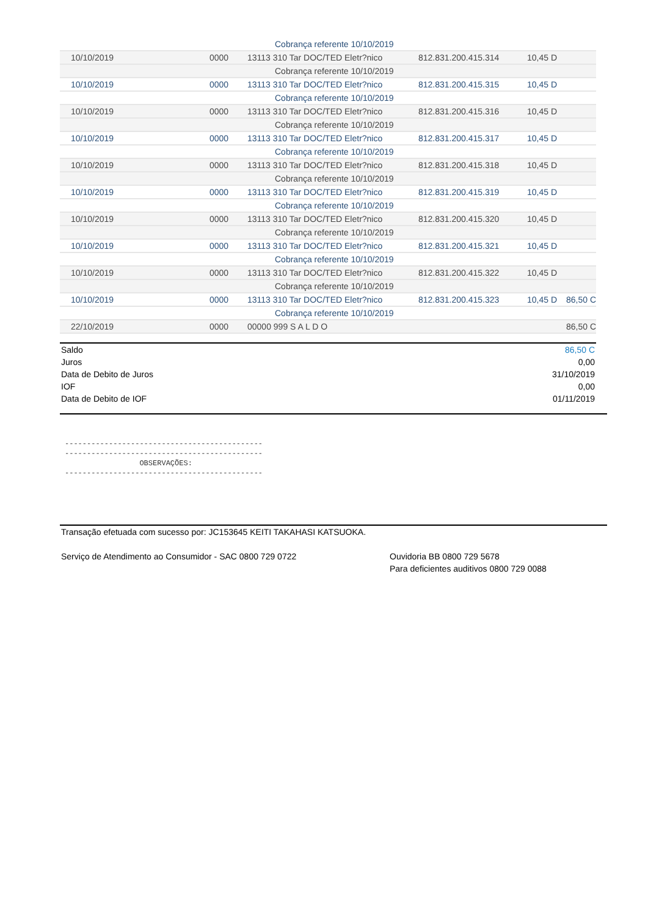| | | Cobrança referente 10/10/2019 | | | |
| 10/10/2019 | 0000 | 13113 310 Tar DOC/TED Eletr?nico | 812.831.200.415.314 | 10,45 D | |
| | | Cobrança referente 10/10/2019 | | | |
| 10/10/2019 | 0000 | 13113 310 Tar DOC/TED Eletr?nico | 812.831.200.415.315 | 10,45 D | |
| | | Cobrança referente 10/10/2019 | | | |
| 10/10/2019 | 0000 | 13113 310 Tar DOC/TED Eletr?nico | 812.831.200.415.316 | 10,45 D | |
| | | Cobrança referente 10/10/2019 | | | |
| 10/10/2019 | 0000 | 13113 310 Tar DOC/TED Eletr?nico | 812.831.200.415.317 | 10,45 D | |
| | | Cobrança referente 10/10/2019 | | | |
| 10/10/2019 | 0000 | 13113 310 Tar DOC/TED Eletr?nico | 812.831.200.415.318 | 10,45 D | |
| | | Cobrança referente 10/10/2019 | | | |
| 10/10/2019 | 0000 | 13113 310 Tar DOC/TED Eletr?nico | 812.831.200.415.319 | 10,45 D | |
| | | Cobrança referente 10/10/2019 | | | |
| 10/10/2019 | 0000 | 13113 310 Tar DOC/TED Eletr?nico | 812.831.200.415.320 | 10,45 D | |
| | | Cobrança referente 10/10/2019 | | | |
| 10/10/2019 | 0000 | 13113 310 Tar DOC/TED Eletr?nico | 812.831.200.415.321 | 10,45 D | |
| | | Cobrança referente 10/10/2019 | | | |
| 10/10/2019 | 0000 | 13113 310 Tar DOC/TED Eletr?nico | 812.831.200.415.322 | 10,45 D | |
| | | Cobrança referente 10/10/2019 | | | |
| 10/10/2019 | 0000 | 13113 310 Tar DOC/TED Eletr?nico | 812.831.200.415.323 | 10,45 D | 86,50 C |
| | | Cobrança referente 10/10/2019 | | | |
| 22/10/2019 | 0000 | 00000 999 S A L D O | | | 86,50 C |
| Saldo | 86,50 C |
| Juros | 0,00 |
| Data de Debito de Juros | 31/10/2019 |
| IOF | 0,00 |
| Data de Debito de IOF | 01/11/2019 |
---------------------------------------------
---------------------------------------------
                 OBSERVAÇÕES:
---------------------------------------------
Transação efetuada com sucesso por: JC153645 KEITI TAKAHASI KATSUOKA.
Serviço de Atendimento ao Consumidor - SAC 0800 729 0722 Ouvidoria BB 0800 729 5678
Para deficientes auditivos 0800 729 0088